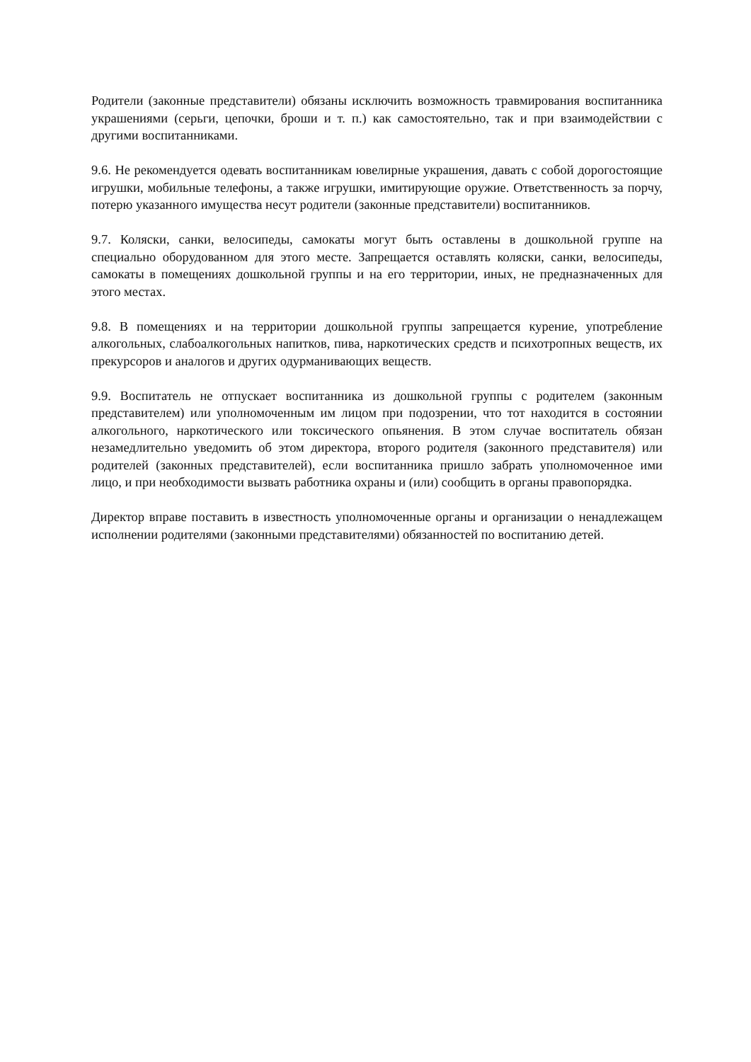Родители (законные представители) обязаны исключить возможность травмирования воспитанника украшениями (серьги, цепочки, броши и т. п.) как самостоятельно, так и при взаимодействии с другими воспитанниками.
9.6. Не рекомендуется одевать воспитанникам ювелирные украшения, давать с собой дорогостоящие игрушки, мобильные телефоны, а также игрушки, имитирующие оружие. Ответственность за порчу, потерю указанного имущества несут родители (законные представители) воспитанников.
9.7. Коляски, санки, велосипеды, самокаты могут быть оставлены в дошкольной группе на специально оборудованном для этого месте. Запрещается оставлять коляски, санки, велосипеды, самокаты в помещениях дошкольной группы и на его территории, иных, не предназначенных для этого местах.
9.8. В помещениях и на территории дошкольной группы запрещается курение, употребление алкогольных, слабоалкогольных напитков, пива, наркотических средств и психотропных веществ, их прекурсоров и аналогов и других одурманивающих веществ.
9.9. Воспитатель не отпускает воспитанника из дошкольной группы с родителем (законным представителем) или уполномоченным им лицом при подозрении, что тот находится в состоянии алкогольного, наркотического или токсического опьянения. В этом случае воспитатель обязан незамедлительно уведомить об этом директора, второго родителя (законного представителя) или родителей (законных представителей), если воспитанника пришло забрать уполномоченное ими лицо, и при необходимости вызвать работника охраны и (или) сообщить в органы правопорядка.
Директор вправе поставить в известность уполномоченные органы и организации о ненадлежащем исполнении родителями (законными представителями) обязанностей по воспитанию детей.